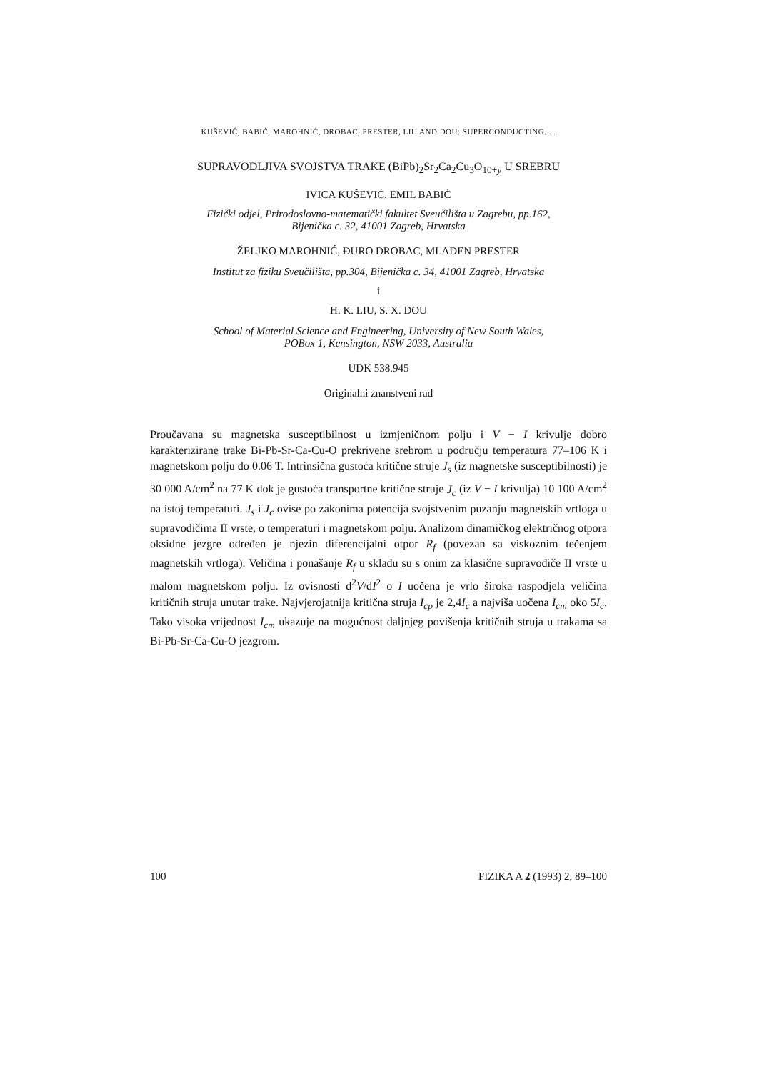KUŠEVIĆ, BABIĆ, MAROHNIĆ, DROBAC, PRESTER, LIU AND DOU: SUPERCONDUCTING. . .
SUPRAVODLJIVA SVOJSTVA TRAKE (BiPb)<sub>2</sub>Sr<sub>2</sub>Ca<sub>2</sub>Cu<sub>3</sub>O<sub>10+y</sub> U SREBRU
IVICA KUŠEVIĆ, EMIL BABIĆ
Fizički odjel, Prirodoslovno-matematički fakultet Sveučilišta u Zagrebu, pp.162,
Bijenička c. 32, 41001 Zagreb, Hrvatska
ŽELJKO MAROHNIĆ, ĐURO DROBAC, MLADEN PRESTER
Institut za fiziku Sveučilišta, pp.304, Bijenička c. 34, 41001 Zagreb, Hrvatska
i
H. K. LIU, S. X. DOU
School of Material Science and Engineering, University of New South Wales,
POBox 1, Kensington, NSW 2033, Australia
UDK 538.945
Originalni znanstveni rad
Proučavana su magnetska susceptibilnost u izmjeničnom polju i V − I krivulje dobro karakterizirane trake Bi-Pb-Sr-Ca-Cu-O prekrivene srebrom u području temperatura 77–106 K i magnetskom polju do 0.06 T. Intrinsična gustoća kritične struje J<sub>s</sub> (iz magnetske susceptibilnosti) je 30 000 A/cm<sup>2</sup> na 77 K dok je gustoća transportne kritične struje J<sub>c</sub> (iz V − I krivulja) 10 100 A/cm<sup>2</sup> na istoj temperaturi. J<sub>s</sub> i J<sub>c</sub> ovise po zakonima potencija svojstvenim puzanju magnetskih vrtloga u supravodičima II vrste, o temperaturi i magnetskom polju. Analizom dinamičkog električnog otpora oksidne jezgre određen je njezin diferencijalni otpor R<sub>f</sub> (povezan sa viskoznim tečenjem magnetskih vrtloga). Veličina i ponašanje R<sub>f</sub> u skladu su s onim za klasične supravodiče II vrste u malom magnetskom polju. Iz ovisnosti d<sup>2</sup>V/dI<sup>2</sup> o I uočena je vrlo široka raspodjela veličina kritičnih struja unutar trake. Najvjerojatnija kritična struja I<sub>cp</sub> je 2,4I<sub>c</sub> a najviša uočena I<sub>cm</sub> oko 5I<sub>c</sub>. Tako visoka vrijednost I<sub>cm</sub> ukazuje na mogućnost daljnjeg povišenja kritičnih struja u trakama sa Bi-Pb-Sr-Ca-Cu-O jezgrom.
100 FIZIKA A 2 (1993) 2, 89–100